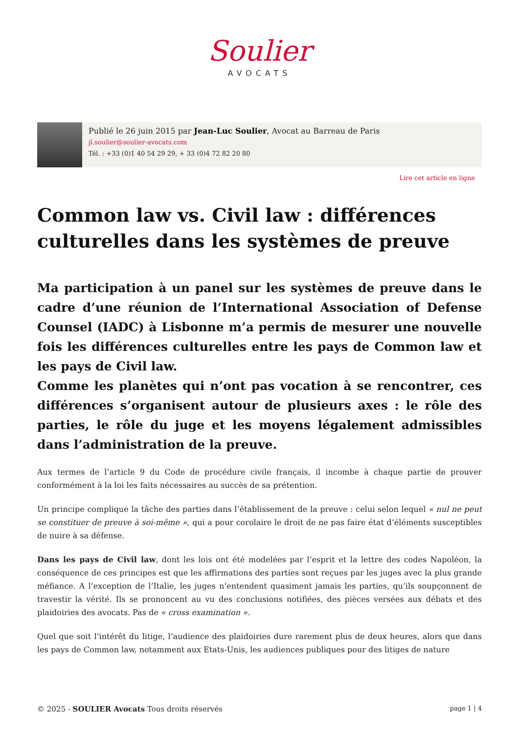Soulier
AVOCATS
Publié le 26 juin 2015 par Jean-Luc Soulier, Avocat au Barreau de Paris
jl.soulier@soulier-avocats.com
Tél. : +33 (0)1 40 54 29 29, + 33 (0)4 72 82 20 80
Lire cet article en ligne
Common law vs. Civil law : différences culturelles dans les systèmes de preuve
Ma participation à un panel sur les systèmes de preuve dans le cadre d’une réunion de l’International Association of Defense Counsel (IADC) à Lisbonne m’a permis de mesurer une nouvelle fois les différences culturelles entre les pays de Common law et les pays de Civil law.
Comme les planètes qui n’ont pas vocation à se rencontrer, ces différences s’organisent autour de plusieurs axes : le rôle des parties, le rôle du juge et les moyens légalement admissibles dans l’administration de la preuve.
Aux termes de l’article 9 du Code de procédure civile français, il incombe à chaque partie de prouver conformément à la loi les faits nécessaires au succès de sa prétention.
Un principe complique la tâche des parties dans l’établissement de la preuve : celui selon lequel « nul ne peut se constituer de preuve à soi-même », qui a pour corolaire le droit de ne pas faire état d’éléments susceptibles de nuire à sa défense.
Dans les pays de Civil law, dont les lois ont été modelées par l’esprit et la lettre des codes Napoléon, la conséquence de ces principes est que les affirmations des parties sont reçues par les juges avec la plus grande méfiance. A l’exception de l’Italie, les juges n’entendent quasiment jamais les parties, qu’ils soupçonnent de travestir la vérité. Ils se prononcent au vu des conclusions notifiées, des pièces versées aux débats et des plaidoiries des avocats. Pas de « cross examination ».
Quel que soit l’intérêt du litige, l’audience des plaidoiries dure rarement plus de deux heures, alors que dans les pays de Common law, notamment aux Etats-Unis, les audiences publiques pour des litiges de nature
© 2025 - SOULIER Avocats Tous droits réservés
page 1 | 4